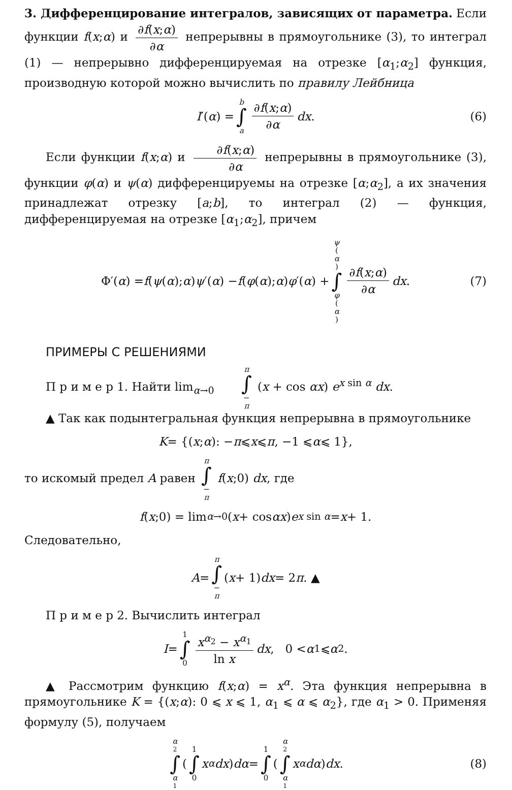3. Дифференцирование интегралов, зависящих от параметра. Если функции f(x;α) и ∂f(x;α) ∂α непрерывны в прямоугольнике (3), то интеграл (1) — непрерывно дифференцируемая на отрезке [α<sub>1</sub>;α<sub>2</sub>] функция, производную которой можно вычислить по правилу Лейбница
I ′(α) = b ∫ a ∂f(x;α) ∂α dx. (6)
Если функции f(x;α) и ∂f(x;α) ∂α непрерывны в прямоугольнике (3), функции φ(α) и ψ(α) дифференцируемы на отрезке [α;α<sub>2</sub>], а их значения принадлежат отрезку [a;b], то интеграл (2) — функция, дифференцируемая на отрезке [α<sub>1</sub>;α<sub>2</sub>], причем
Φ′(α) = f (ψ (α); α) ψ ′(α) − f (φ (α); α) φ ′(α) + ψ (α) ∫ φ (α) ∂f(x;α) ∂α dx. (7)
ПРИМЕРЫ С РЕШЕНИЯМИ
П р и м е р 1. Найти lim<sub>α→0</sub> π ∫ − π (x + cos αx) e<sup>x sin α</sup> dx.
▲ Так как подынтегральная функция непрерывна в прямоугольнике
K = {(x; α): − π ⩽ x ⩽ π, −1 ⩽ α ⩽ 1},
то искомый предел A равен π ∫ − π f(x;0) dx, где
f (x;0) = lim<sub>α→0</sub> (x + cos αx) e<sup>x sin α</sup> = x + 1.
Следовательно,
A = π ∫ − π (x + 1) dx = 2 π. ▲
П р и м е р 2. Вычислить интеграл
I = 1 ∫ 0 x<sup>α<sub>2</sub></sup> − x<sup>α<sub>1</sub></sup> ln x dx, 0 < α<sub>1</sub> ⩽ α<sub>2</sub>.
▲ Рассмотрим функцию f(x;α) = x<sup>α</sup>. Эта функция непрерывна в прямоугольнике K = {(x;α): 0 ⩽ x ⩽ 1, α<sub>1</sub> ⩽ α ⩽ α<sub>2</sub>}, где α<sub>1</sub> > 0. Применяя формулу (5), получаем
α<sub>2</sub> ∫ α<sub>1</sub> ( 1 ∫ 0 x<sup>α</sup> dx) dα = 1 ∫ 0 ( α<sub>2</sub> ∫ α<sub>1</sub> x<sup>α</sup> dα) dx. (8)